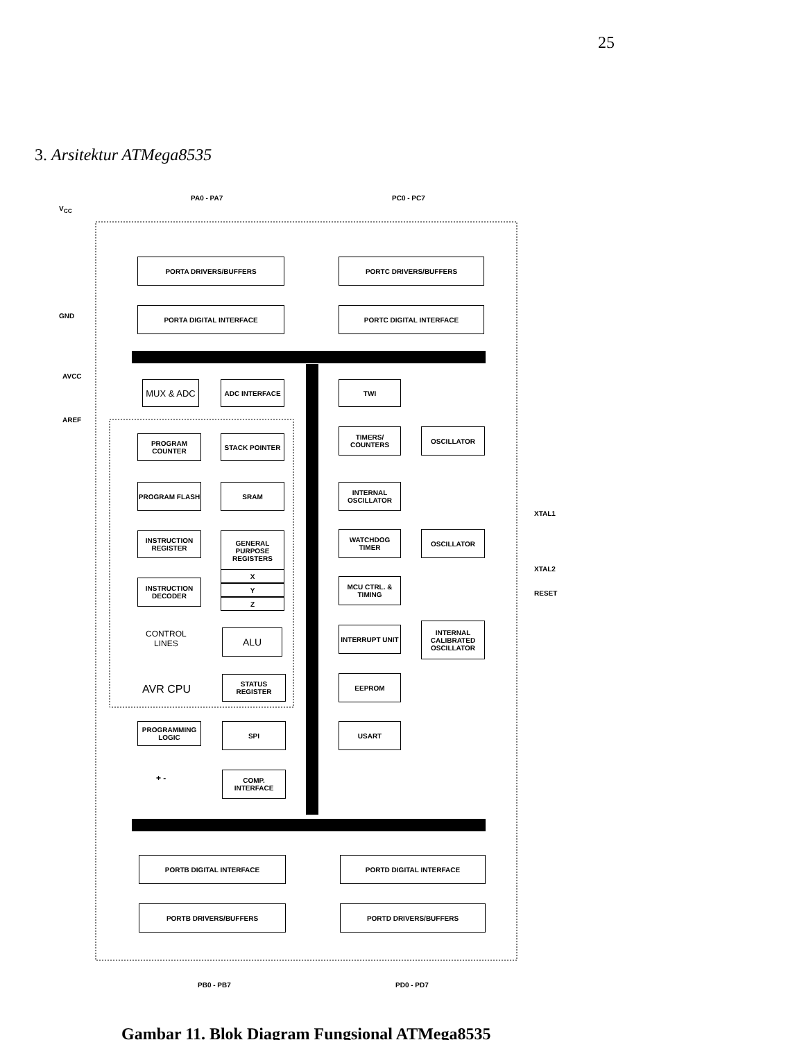25
3. Arsitektur ATMega8535
PA0 - PA7 PC0 - PC7
V<sub>CC</sub>
GND
AVCC
AREF
PORTA DRIVERS/BUFFERS PORTC DRIVERS/BUFFERS
PORTA DIGITAL INTERFACE PORTC DIGITAL INTERFACE
MUX & ADC ADC INTERFACE TWI
PROGRAM COUNTER STACK POINTER
TIMERS/ COUNTERS
OSCILLATOR
PROGRAM FLASH SRAM
INTERNAL OSCILLATOR
INSTRUCTION REGISTER
GENERAL PURPOSE REGISTERS
WATCHDOG TIMER OSCILLATOR
XTAL1
XTAL2
X
Y
Z
INSTRUCTION DECODER
MCU CTRL. & TIMING
RESET
CONTROL
LINES
ALU INTERRUPT UNIT
INTERNAL CALIBRATED OSCILLATOR
AVR CPU
STATUS REGISTER EEPROM
PROGRAMMING LOGIC
SPI USART
+ - COMP. INTERFACE
PORTB DIGITAL INTERFACE PORTD DIGITAL INTERFACE
PORTB DRIVERS/BUFFERS PORTD DRIVERS/BUFFERS
PB0 - PB7 PD0 - PD7
Gambar 11. Blok Diagram Fungsional ATMega8535